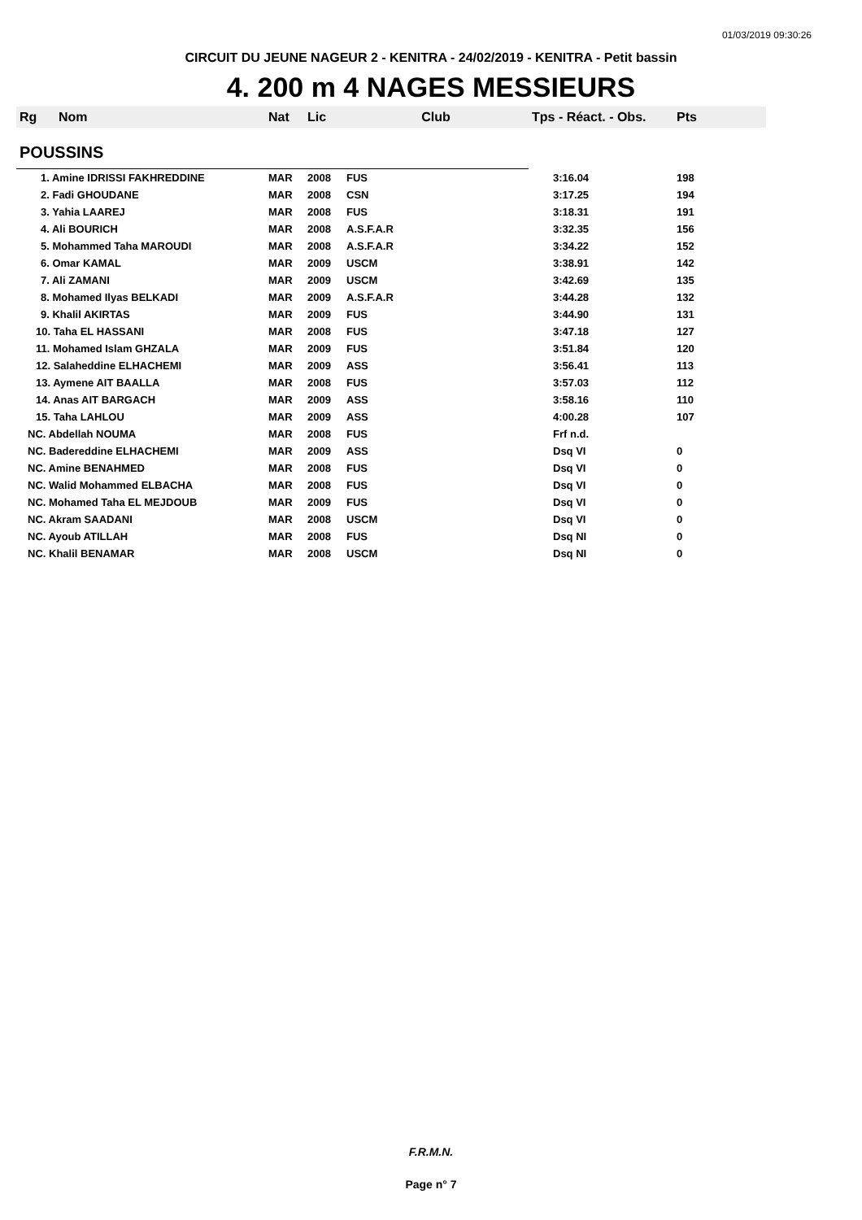01/03/2019 09:30:26
CIRCUIT DU JEUNE NAGEUR 2 - KENITRA - 24/02/2019 - KENITRA - Petit bassin
4. 200 m 4 NAGES MESSIEURS
| Rg | Nom | Nat | Lic | Club | Tps - Réact. - Obs. | Pts |
| --- | --- | --- | --- | --- | --- | --- |
| POUSSINS | | | | | | |
| 1. Amine IDRISSI FAKHREDDINE | | MAR | 2008 | FUS | 3:16.04 | 198 |
| 2. Fadi GHOUDANE | | MAR | 2008 | CSN | 3:17.25 | 194 |
| 3. Yahia LAAREJ | | MAR | 2008 | FUS | 3:18.31 | 191 |
| 4. Ali BOURICH | | MAR | 2008 | A.S.F.A.R | 3:32.35 | 156 |
| 5. Mohammed Taha MAROUDI | | MAR | 2008 | A.S.F.A.R | 3:34.22 | 152 |
| 6. Omar KAMAL | | MAR | 2009 | USCM | 3:38.91 | 142 |
| 7. Ali ZAMANI | | MAR | 2009 | USCM | 3:42.69 | 135 |
| 8. Mohamed Ilyas BELKADI | | MAR | 2009 | A.S.F.A.R | 3:44.28 | 132 |
| 9. Khalil AKIRTAS | | MAR | 2009 | FUS | 3:44.90 | 131 |
| 10. Taha EL HASSANI | | MAR | 2008 | FUS | 3:47.18 | 127 |
| 11. Mohamed Islam GHZALA | | MAR | 2009 | FUS | 3:51.84 | 120 |
| 12. Salaheddine ELHACHEMI | | MAR | 2009 | ASS | 3:56.41 | 113 |
| 13. Aymene AIT BAALLA | | MAR | 2008 | FUS | 3:57.03 | 112 |
| 14. Anas AIT BARGACH | | MAR | 2009 | ASS | 3:58.16 | 110 |
| 15. Taha LAHLOU | | MAR | 2009 | ASS | 4:00.28 | 107 |
| NC. Abdellah NOUMA | | MAR | 2008 | FUS | Frf n.d. | |
| NC. Badereddine ELHACHEMI | | MAR | 2009 | ASS | Dsq VI | 0 |
| NC. Amine BENAHMED | | MAR | 2008 | FUS | Dsq VI | 0 |
| NC. Walid Mohammed ELBACHA | | MAR | 2008 | FUS | Dsq VI | 0 |
| NC. Mohamed Taha EL MEJDOUB | | MAR | 2009 | FUS | Dsq VI | 0 |
| NC. Akram SAADANI | | MAR | 2008 | USCM | Dsq VI | 0 |
| NC. Ayoub ATILLAH | | MAR | 2008 | FUS | Dsq NI | 0 |
| NC. Khalil BENAMAR | | MAR | 2008 | USCM | Dsq NI | 0 |
F.R.M.N.
Page n° 7